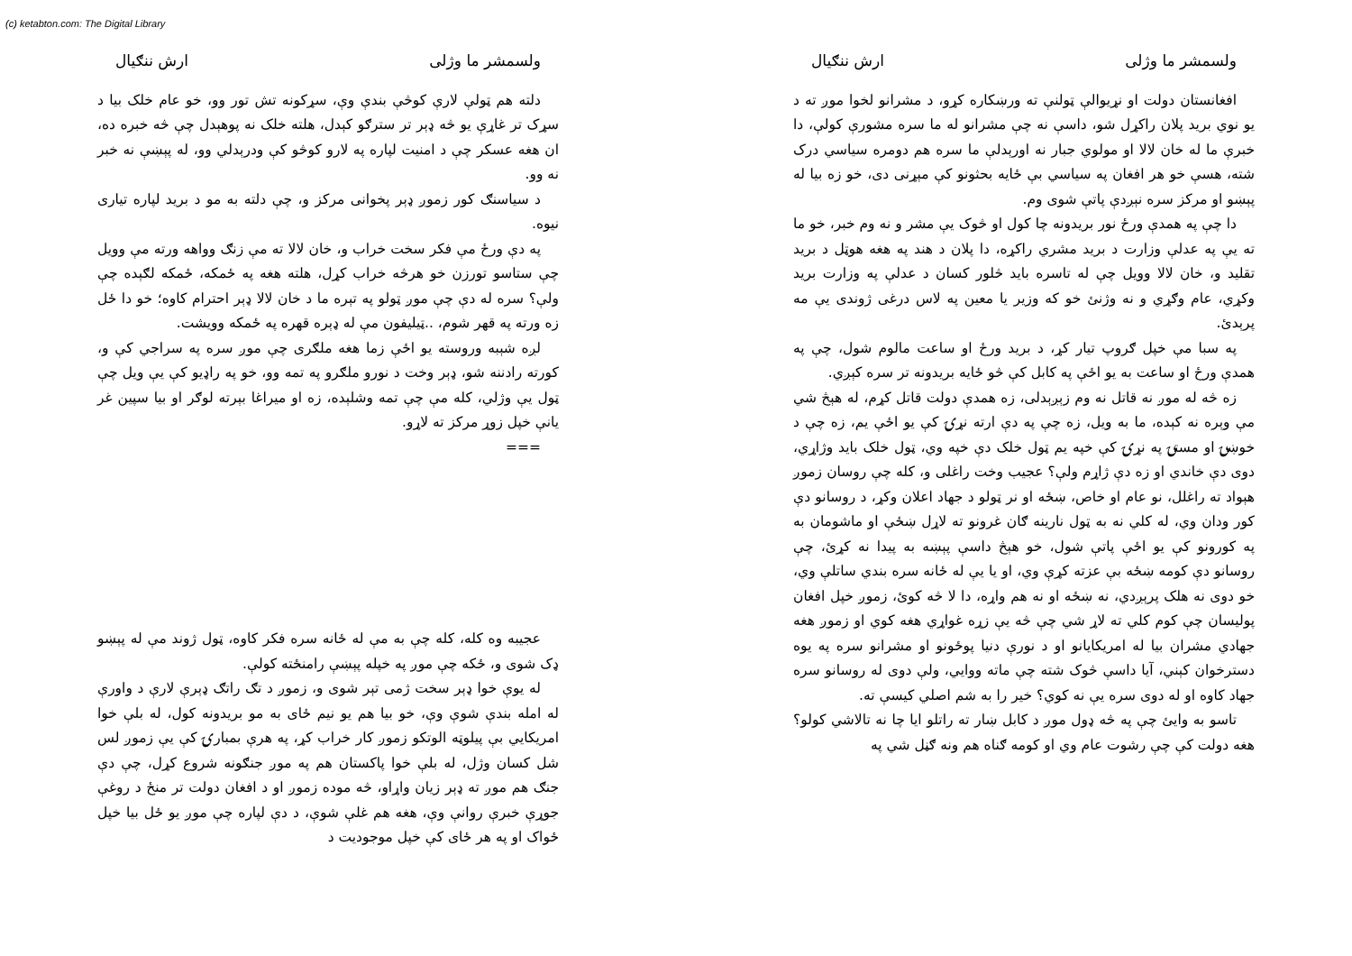(c) ketabton.com: The Digital Library
ولسمشر ما وژلی ارش ننګیال
دلته هم ټولې لارې کوڅې بندې وې، سړکونه تش تور وو، خو عام خلک بیا د سړک تر غاړې یو څه ډېر تر سترګو کېدل، هلته خلک نه پوهېدل چې څه خبره ده، ان هغه عسکر چې د امنیت لپاره په لارو کوڅو کې ودرېدلي وو، له پېښې نه خبر نه وو.
د سیاسنګ کور زموږ ډېر پخوانی مرکز و، چې دلته به مو د برید لپاره تیاری نیوه.
په دې ورځ مې فکر سخت خراب و، خان لالا ته مې زنګ وواهه ورته مې وویل چې ستاسو تورزن خو هرڅه خراب کړل، هلته هغه په ځمکه، ځمکه لګېده چې ولې؟ سره له دې چې موږ ټولو په تېره ما د خان لالا ډېر احترام کاوه؛ خو دا ځل زه ورته په قهر شوم، ..ټیلیفون مې له ډېره قهره په ځمکه وویشت.
لږه شېبه وروسته یو اځې زما هغه ملګری چې موږ سره په سراجي کې و، کورته رادننه شو، ډېر وخت د نورو ملګرو په تمه وو، خو په راډیو کې یې ویل چې ټول یې وژلي، کله مې چې تمه وشلېده، زه او میراغا بېرته لوګر او بیا سپین غر یانې خپل زوړ مرکز ته لاړو.
===
عجیبه وه کله، کله چې به مې له ځانه سره فکر کاوه، ټول ژوند مې له پېښو ډک شوی و، ځکه چې موږ په خپله پېښې رامنځته کولې.
له یوې خوا ډېر سخت ژمی تېر شوی و، زموږ د تګ راتګ ډېرې لارې د واورې له امله بندې شوې وې، خو بیا هم یو نیم ځای به مو بریدونه کول، له بلې خوا امریکایي بې پیلوټه الوتکو زموږ کار خراب کړ، په هرې بمبارۍ کې یې زموږ لس شل کسان وژل، له بلې خوا پاکستان هم په موږ جنګونه شروع کړل، چې دې جنګ هم موږ ته ډېر زیان واړاو، څه موده زموږ او د افغان دولت تر منځ د روغې جوړې خبرې روانې وې، هغه هم غلې شوې، د دې لپاره چې موږ یو ځل بیا خپل ځواک او په هر ځای کې خپل موجودیت د
ولسمشر ما وژلی ارش ننګیال
افغانستان دولت او نړیوالې ټولنې ته ورښکاره کړو، د مشرانو لخوا موږ ته د یو نوي برید پلان راکړل شو، داسې نه چې مشرانو له ما سره مشورې کولې، دا خبرې ما له خان لالا او مولوي جبار نه اورېدلې ما سره هم دومره سیاسي درک شته، هسې خو هر افغان په سیاسي بې ځایه بحثونو کې مېړنی دی، خو زه بیا له پېښو او مرکز سره نېږدې پاتې شوی وم.
دا چې په همدې ورځ نور بریدونه چا کول او څوک یې مشر و نه وم خبر، خو ما ته یې په عدلې وزارت د برید مشري راکړه، دا پلان د هند په هغه هوټل د برید تقلید و، خان لالا وویل چې له تاسره باید څلور کسان د عدلې په وزارت برید وکړي، عام وګړي و نه وژنئ خو که وزیر یا معین په لاس درغی ژوندی یې مه پرېدئ.
په سبا مې خپل ګروپ تیار کړ، د برید ورځ او ساعت مالوم شول، چې په همدې ورځ او ساعت به یو اځې په کابل کې څو ځایه بریدونه تر سره کېږي.
زه څه له موږ نه قاتل نه وم زېږېدلی، زه همدې دولت قاتل کړم، له هېڅ شي مې وېره نه کېده، ما به ویل، زه چې په دې ارته نړۍ کې یو اځې یم، زه چې د خوښۍ او مستۍ په نړۍ کې خپه یم ټول خلک دې خپه وي، ټول خلک باید وژاړي، دوی دې خاندي او زه دې ژاړم ولې؟ عجیب وخت راغلی و، کله چې روسان زموږ هېواد ته راغلل، نو عام او خاص، ښځه او نر ټولو د جهاد اعلان وکړ، د روسانو دې کور ودان وي، له کلي نه به ټول نارینه ګان غرونو ته لاړل ښځې او ماشومان به په کورونو کې یو اځې پاتې شول، خو هېڅ داسې پېښه به پیدا نه کړئ، چې روسانو دې کومه ښځه بې عزته کړې وي، او یا یې له ځانه سره بندي ساتلې وي، خو دوی نه هلک پرېږدي، نه ښځه او نه هم واړه، دا لا څه کوئ، زموږ خپل افغان پولیسان چې کوم کلي ته لاړ شي چې څه یې زړه غواړي هغه کوي او زموږ هغه جهادي مشران بیا له امریکایانو او د نورې دنیا پوځونو او مشرانو سره په یوه دسترخوان کېني، آیا داسې څوک شته چې ماته ووایي، ولې دوی له روسانو سره جهاد کاوه او له دوی سره یې نه کوي؟ خیر را به شم اصلي کیسې ته.
تاسو به وایئ چې په څه ډول موږ د کابل ښار ته راتلو ایا چا نه تالاشي کولو؟ هغه دولت کې چې رشوت عام وي او کومه ګناه هم ونه ګڼل شي په